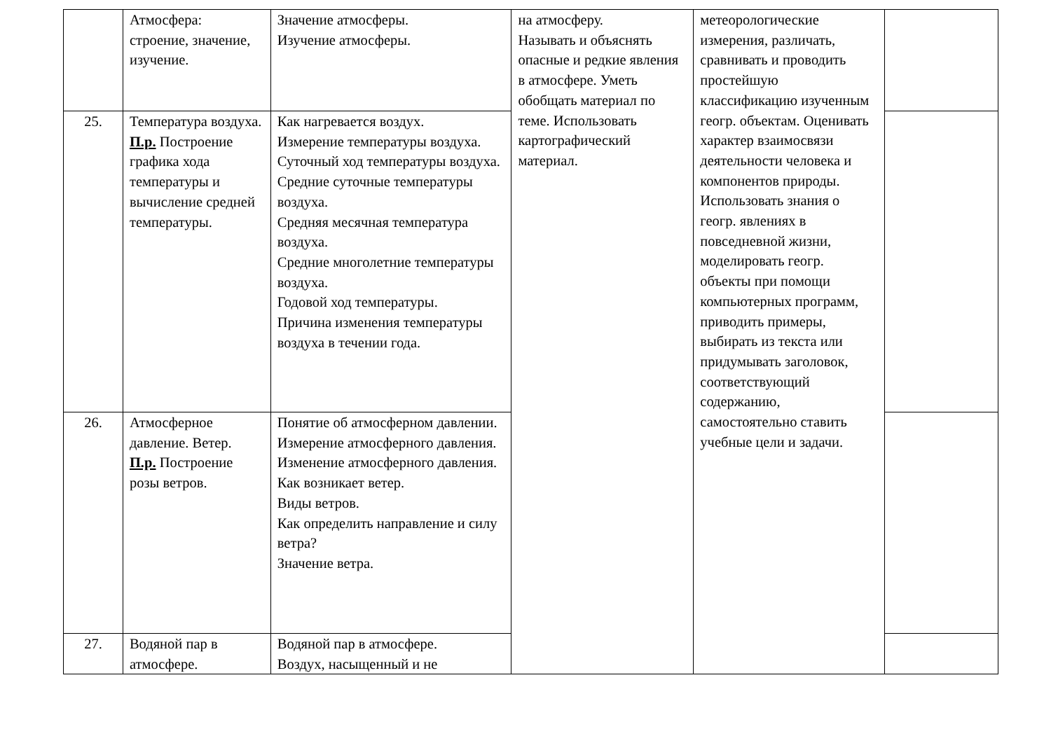| | Атмосфера: строение, значение, изучение. | Значение атмосферы. Изучение атмосферы. | на атмосферу. Называть и объяснять опасные и редкие явления в атмосфере. Уметь обобщать материал по теме. Использовать картографический материал. | метеорологические измерения, различать, сравнивать и проводить простейшую классификацию изученным геогр. объектам. Оценивать характер взаимосвязи деятельности человека и компонентов природы. Использовать знания о геогр. явлениях в повседневной жизни, моделировать геогр. объекты при помощи компьютерных программ, приводить примеры, выбирать из текста или придумывать заголовок, соответствующий содержанию, самостоятельно ставить учебные цели и задачи. | |
| 25. | Температура воздуха. П.р. Построение графика хода температуры и вычисление средней температуры. | Как нагревается воздух. Измерение температуры воздуха. Суточный ход температуры воздуха. Средние суточные температуры воздуха. Средняя месячная температура воздуха. Средние многолетние температуры воздуха. Годовой ход температуры. Причина изменения температуры воздуха в течении года. | | | |
| 26. | Атмосферное давление. Ветер. П.р. Построение розы ветров. | Понятие об атмосферном давлении. Измерение атмосферного давления. Изменение атмосферного давления. Как возникает ветер. Виды ветров. Как определить направление и силу ветра? Значение ветра. | | | |
| 27. | Водяной пар в атмосфере. | Водяной пар в атмосфере. Воздух, насыщенный и не | | | |